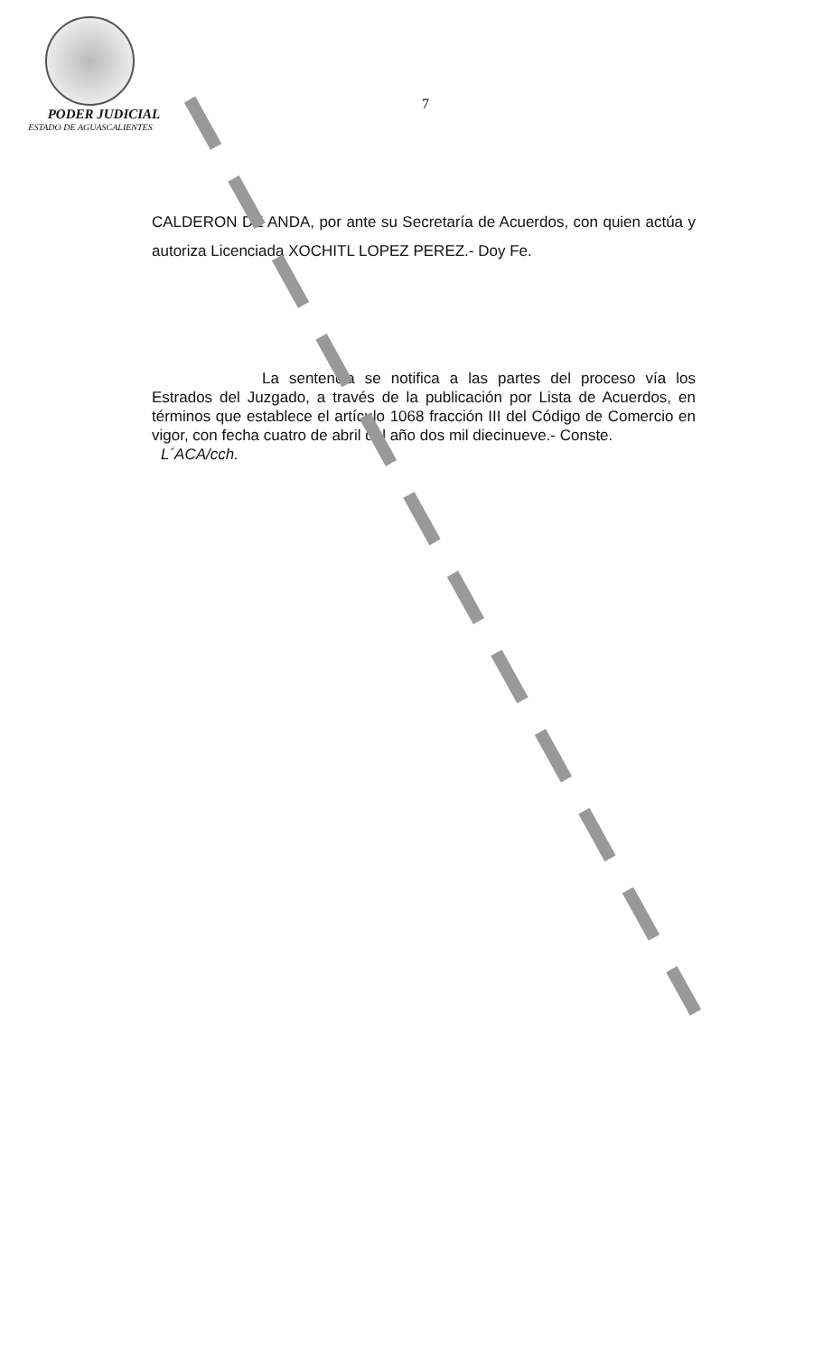PODER JUDICIAL
ESTADO DE AGUASCALIENTES
7
CALDERON DE ANDA, por ante su Secretaría de Acuerdos, con quien actúa y autoriza Licenciada XOCHITL LOPEZ PEREZ.- Doy Fe.
La sentencia se notifica a las partes del proceso vía los Estrados del Juzgado, a través de la publicación por Lista de Acuerdos, en términos que establece el artículo 1068 fracción III del Código de Comercio en vigor, con fecha cuatro de abril del año dos mil diecinueve.- Conste.
L´ACA/cch.